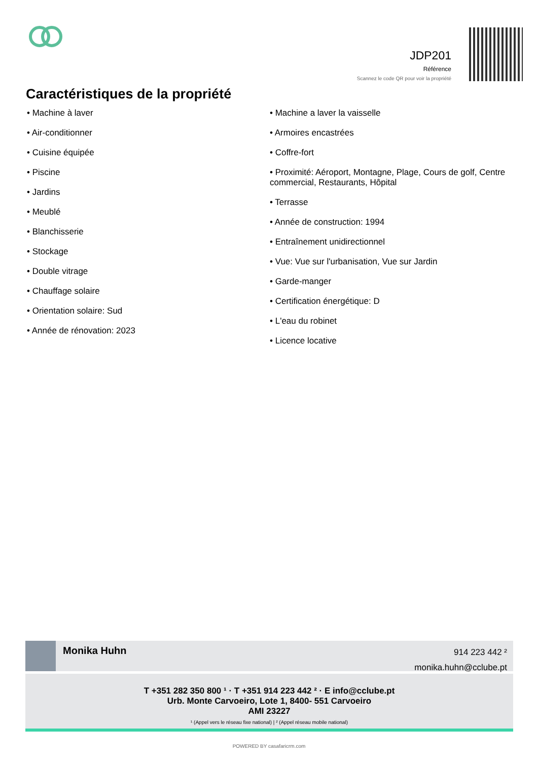JDP201
Référence
Scannez le code QR pour voir la propriété
Caractéristiques de la propriété
• Machine à laver
• Air-conditionner
• Cuisine équipée
• Piscine
• Jardins
• Meublé
• Blanchisserie
• Stockage
• Double vitrage
• Chauffage solaire
• Orientation solaire: Sud
• Année de rénovation: 2023
• Machine a laver la vaisselle
• Armoires encastrées
• Coffre-fort
• Proximité: Aéroport, Montagne, Plage, Cours de golf, Centre commercial, Restaurants, Hôpital
• Terrasse
• Année de construction: 1994
• Entraînement unidirectionnel
• Vue: Vue sur l'urbanisation, Vue sur Jardin
• Garde-manger
• Certification énergétique: D
• L'eau du robinet
• Licence locative
Monika Huhn
914 223 442 ²
monika.huhn@cclube.pt
T +351 282 350 800 ¹ · T +351 914 223 442 ² · E info@cclube.pt
Urb. Monte Carvoeiro, Lote 1, 8400- 551 Carvoeiro
AMI 23227
¹ (Appel vers le réseau fixe national) | ² (Appel réseau mobile national)
POWERED BY casafaricrm.com